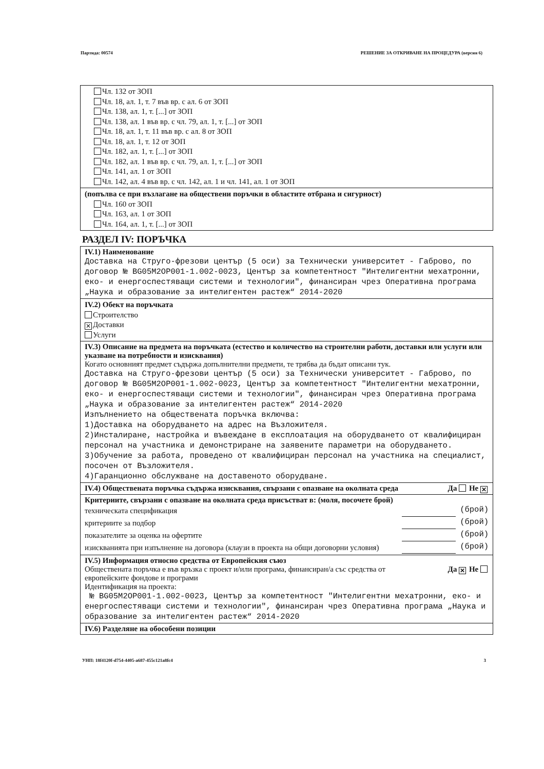Партида: 00574 РЕШЕНИЕ ЗА ОТКРИВАНЕ НА ПРОЦЕДУРА (версия 6)
Чл. 132 от ЗОП
Чл. 18, ал. 1, т. 7 във вр. с ал. 6 от ЗОП
Чл. 138, ал. 1, т. [...] от ЗОП
Чл. 138, ал. 1 във вр. с чл. 79, ал. 1, т. [...] от ЗОП
Чл. 18, ал. 1, т. 11 във вр. с ал. 8 от ЗОП
Чл. 18, ал. 1, т. 12 от ЗОП
Чл. 182, ал. 1, т. [...] от ЗОП
Чл. 182, ал. 1 във вр. с чл. 79, ал. 1, т. [...] от ЗОП
Чл. 141, ал. 1 от ЗОП
Чл. 142, ал. 4 във вр. с чл. 142, ал. 1 и чл. 141, ал. 1 от ЗОП
(попълва се при възлагане на обществени поръчки в областите отбрана и сигурност)
Чл. 160 от ЗОП
Чл. 163, ал. 1 от ЗОП
Чл. 164, ал. 1, т. [...] от ЗОП
РАЗДЕЛ IV: ПОРЪЧКА
IV.1) Наименование
Доставка на Струго-фрезови център (5 оси) за Технически университет - Габрово, по договор № BG05M2OP001-1.002-0023, Център за компетентност "Интелигентни мехатронни, еко- и енергоспестяващи системи и технологии", финансиран чрез Оперативна програма „Наука и образование за интелигентен растеж“ 2014-2020
IV.2) Обект на поръчката
Строителство
✕ Доставки
Услуги
IV.3) Описание на предмета на поръчката (естество и количество на строителни работи, доставки или услуги или указване на потребности и изисквания)
Когато основният предмет съдържа допълнителни предмети, те трябва да бъдат описани тук.
Доставка на Струго-фрезови център (5 оси) за Технически университет - Габрово, по договор № BG05M2OP001-1.002-0023, Център за компетентност "Интелигентни мехатронни, еко- и енергоспестяващи системи и технологии", финансиран чрез Оперативна програма „Наука и образование за интелигентен растеж“ 2014-2020
Изпълнението на обществената поръчка включва:
1)Доставка на оборудването на адрес на Възложителя.
2)Инсталиране, настройка и въвеждане в експлоатация на оборудването от квалифициран персонал на участника и демонстриране на заявените параметри на оборудването.
3)Обучение за работа, проведено от квалифициран персонал на участника на специалист, посочен от Възложителя.
4)Гаранционно обслужване на доставеното оборудване.
IV.4) Обществената поръчка съдържа изисквания, свързани с опазване на околната среда Да Не ✕
Критериите, свързани с опазване на околната среда присъстват в: (моля, посочете брой)
техническата спецификация (брой)
критериите за подбор (брой)
показателите за оценка на офертите (брой)
изискванията при изпълнение на договора (клаузи в проекта на общи договорни условия) (брой)
IV.5) Информация относно средства от Европейския съюз
Обществената поръчка е във връзка с проект и/или програма, финансиран/а със средства от европейските фондове и програми Да ✕ Не
Идентификация на проекта:
№ BG05M2OP001-1.002-0023, Център за компетентност "Интелигентни мехатронни, еко- и енергоспестяващи системи и технологии", финансиран чрез Оперативна програма „Наука и образование за интелигентен растеж“ 2014-2020
IV.6) Разделяне на обособени позиции
УНП: 18f4120f-d754-4405-a687-455c121a8fc4 3